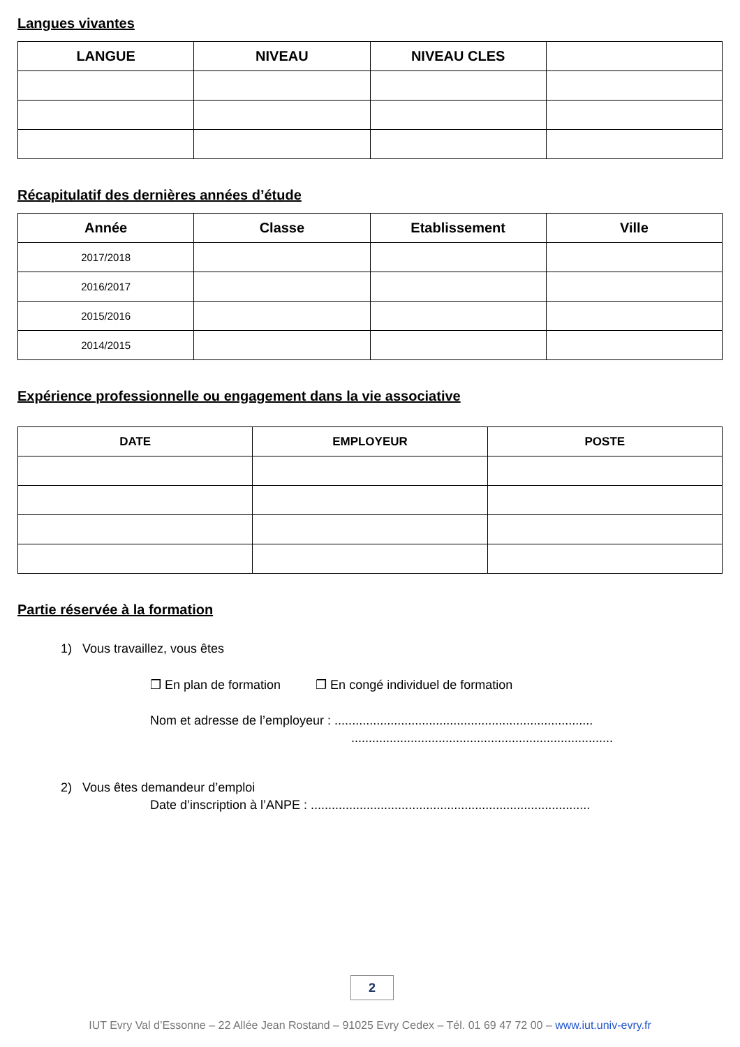Langues vivantes
| LANGUE | NIVEAU | NIVEAU CLES | |
| --- | --- | --- | --- |
Récapitulatif des dernières années d’étude
| Année | Classe | Etablissement | Ville |
| --- | --- | --- | --- |
| 2017/2018 | | | |
| 2016/2017 | | | |
| 2015/2016 | | | |
| 2014/2015 | | | |
Expérience professionnelle ou engagement dans la vie associative
| DATE | EMPLOYEUR | POSTE |
| --- | --- | --- |
Partie réservée à la formation
1) Vous travaillez, vous êtes
❒ En plan de formation ❒ En congé individuel de formation
Nom et adresse de l’employeur : ..........................................................................
...........................................................................
2) Vous êtes demandeur d’emploi
Date d’inscription à l’ANPE : ................................................................................
2
IUT Evry Val d’Essonne – 22 Allée Jean Rostand – 91025 Evry Cedex – Tél. 01 69 47 72 00 – www.iut.univ-evry.fr